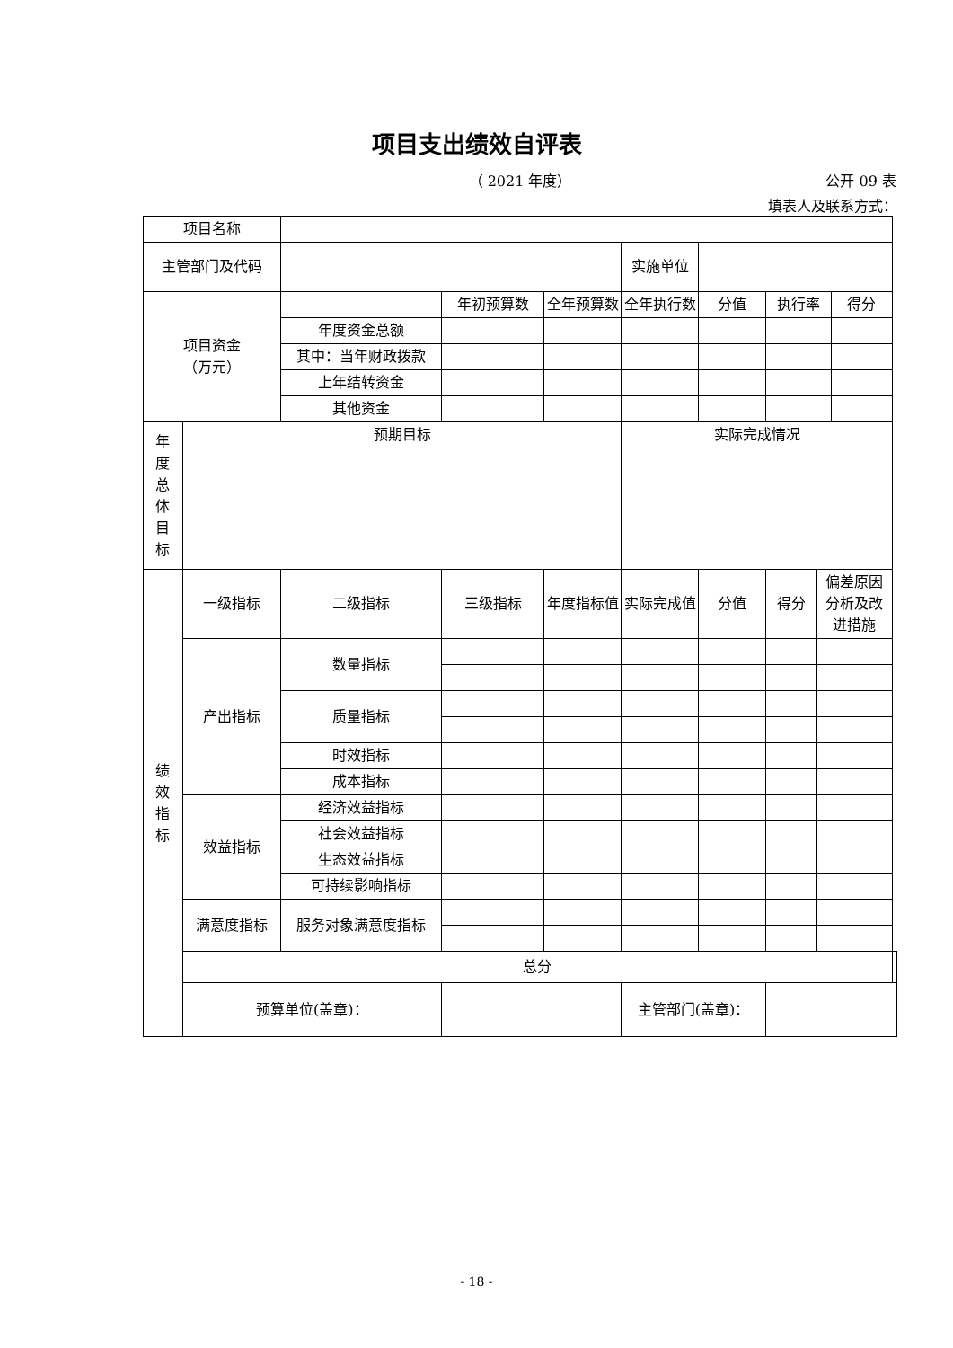项目支出绩效自评表
（ 2021 年度） 公开 09 表
填表人及联系方式：
| 项目名称 | | | | | | | | | | |
| 主管部门及代码 | | | | | 实施单位 | | | | | |
| 项目资金 （万元） | | | 年初预算数 | 全年预算数 | 全年执行数 | 分值 | 执行率 | | 得分 | |
| | | 年度资金总额 | | | | | | | | |
| | | 其中：当年财政拨款 | | | | | | | | |
| | | 上年结转资金 | | | | | | | | |
| | | 其他资金 | | | | | | | | |
| 年 度 总 体 目 标 | 预期目标 | | | | 实际完成情况 | | | | | |
| 绩 效 指 标 | 一级指标 | 二级指标 | 三级指标 | 年度指标值 | 实际完成值 | 分值 | 得分 | 偏差原因分析及改进措施 | | |
| | 产出指标 | 数量指标 | | | | | | | | |
| | | 质量指标 | | | | | | | | |
| | | 时效指标 | | | | | | | | |
| | | 成本指标 | | | | | | | | |
| | 效益指标 | 经济效益指标 | | | | | | | | |
| | | 社会效益指标 | | | | | | | | |
| | | 生态效益指标 | | | | | | | | |
| | | 可持续影响指标 | | | | | | | | |
| | 满意度指标 | 服务对象满意度指标 | | | | | | | | |
| | 总分 | | | | | | | | | |
| | 预算单位(盖章)： | | | | 主管部门(盖章)： | | | | | |
- 18 -